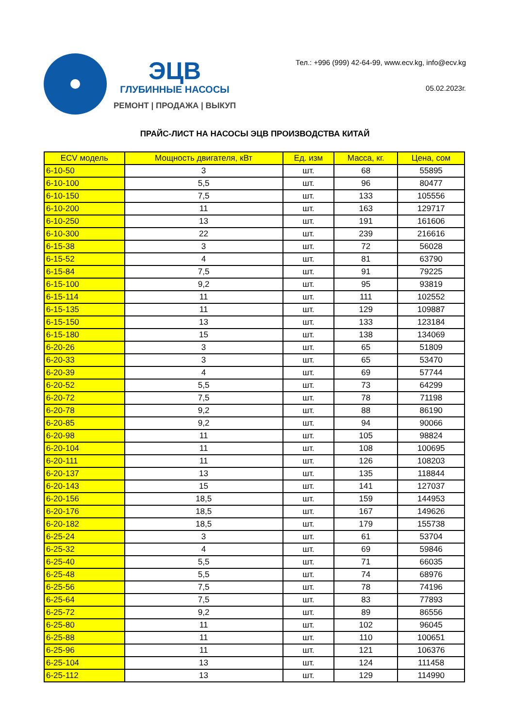ЭЦВ
ГЛУБИННЫЕ НАСОСЫ
РЕМОНТ | ПРОДАЖА | ВЫКУП
Тел.: +996 (999) 42-64-99, www.ecv.kg, info@ecv.kg
05.02.2023г.
ПРАЙС-ЛИСТ НА НАСОСЫ ЭЦВ ПРОИЗВОДСТВА КИТАЙ
| ECV модель | Мощность двигателя, кВт | Ед. изм | Масса, кг. | Цена, сом |
| --- | --- | --- | --- | --- |
| 6-10-50 | 3 | шт. | 68 | 55895 |
| 6-10-100 | 5,5 | шт. | 96 | 80477 |
| 6-10-150 | 7,5 | шт. | 133 | 105556 |
| 6-10-200 | 11 | шт. | 163 | 129717 |
| 6-10-250 | 13 | шт. | 191 | 161606 |
| 6-10-300 | 22 | шт. | 239 | 216616 |
| 6-15-38 | 3 | шт. | 72 | 56028 |
| 6-15-52 | 4 | шт. | 81 | 63790 |
| 6-15-84 | 7,5 | шт. | 91 | 79225 |
| 6-15-100 | 9,2 | шт. | 95 | 93819 |
| 6-15-114 | 11 | шт. | 111 | 102552 |
| 6-15-135 | 11 | шт. | 129 | 109887 |
| 6-15-150 | 13 | шт. | 133 | 123184 |
| 6-15-180 | 15 | шт. | 138 | 134069 |
| 6-20-26 | 3 | шт. | 65 | 51809 |
| 6-20-33 | 3 | шт. | 65 | 53470 |
| 6-20-39 | 4 | шт. | 69 | 57744 |
| 6-20-52 | 5,5 | шт. | 73 | 64299 |
| 6-20-72 | 7,5 | шт. | 78 | 71198 |
| 6-20-78 | 9,2 | шт. | 88 | 86190 |
| 6-20-85 | 9,2 | шт. | 94 | 90066 |
| 6-20-98 | 11 | шт. | 105 | 98824 |
| 6-20-104 | 11 | шт. | 108 | 100695 |
| 6-20-111 | 11 | шт. | 126 | 108203 |
| 6-20-137 | 13 | шт. | 135 | 118844 |
| 6-20-143 | 15 | шт. | 141 | 127037 |
| 6-20-156 | 18,5 | шт. | 159 | 144953 |
| 6-20-176 | 18,5 | шт. | 167 | 149626 |
| 6-20-182 | 18,5 | шт. | 179 | 155738 |
| 6-25-24 | 3 | шт. | 61 | 53704 |
| 6-25-32 | 4 | шт. | 69 | 59846 |
| 6-25-40 | 5,5 | шт. | 71 | 66035 |
| 6-25-48 | 5,5 | шт. | 74 | 68976 |
| 6-25-56 | 7,5 | шт. | 78 | 74196 |
| 6-25-64 | 7,5 | шт. | 83 | 77893 |
| 6-25-72 | 9,2 | шт. | 89 | 86556 |
| 6-25-80 | 11 | шт. | 102 | 96045 |
| 6-25-88 | 11 | шт. | 110 | 100651 |
| 6-25-96 | 11 | шт. | 121 | 106376 |
| 6-25-104 | 13 | шт. | 124 | 111458 |
| 6-25-112 | 13 | шт. | 129 | 114990 |